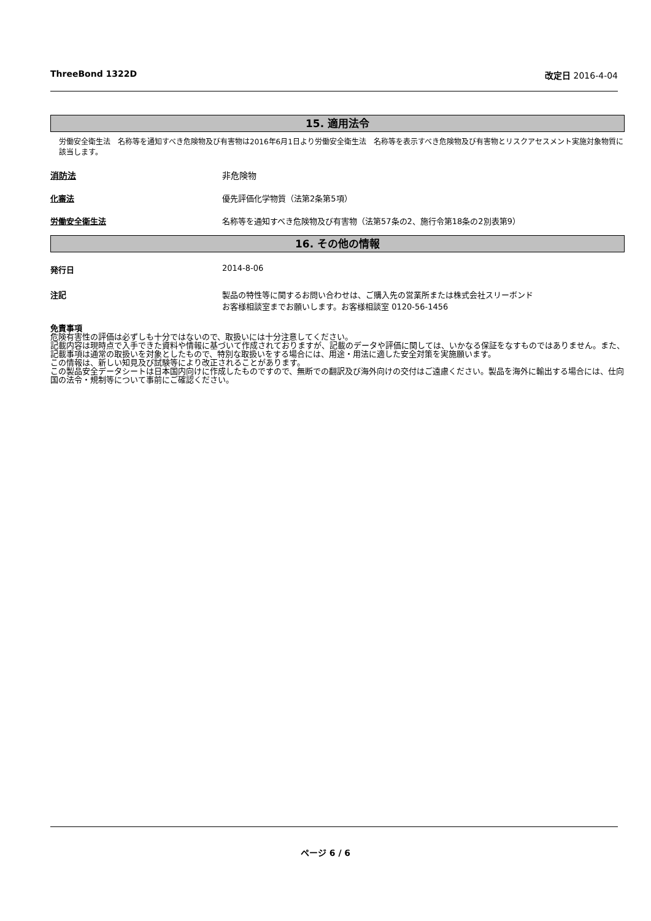ThreeBond 1322D 改定日 2016-4-04
15. 適用法令
労働安全衛生法　名称等を通知すべき危険物及び有害物は2016年6月1日より労働安全衛生法　名称等を表示すべき危険物及び有害物とリスクアセスメント実施対象物質に該当します。
消防法 非危険物
化審法 優先評価化学物質（法第2条第5項）
労働安全衛生法 名称等を通知すべき危険物及び有害物（法第57条の2、施行令第18条の2別表第9）
16. その他の情報
発行日 2014-8-06
注記 製品の特性等に関するお問い合わせは、ご購入先の営業所または株式会社スリーボンド
お客様相談室までお願いします。お客様相談室 0120-56-1456
免責事項
危険有害性の評価は必ずしも十分ではないので、取扱いには十分注意してください。
記載内容は現時点で入手できた資料や情報に基づいて作成されておりますが、記載のデータや評価に関しては、いかなる保証をなすものではありません。また、記載事項は通常の取扱いを対象としたもので、特別な取扱いをする場合には、用途・用法に適した安全対策を実施願います。
この情報は、新しい知見及び試験等により改正されることがあります。
この製品安全データシートは日本国内向けに作成したものですので、無断での翻訳及び海外向けの交付はご遠慮ください。製品を海外に輸出する場合には、仕向国の法令・規制等について事前にご確認ください。
ページ 6 / 6